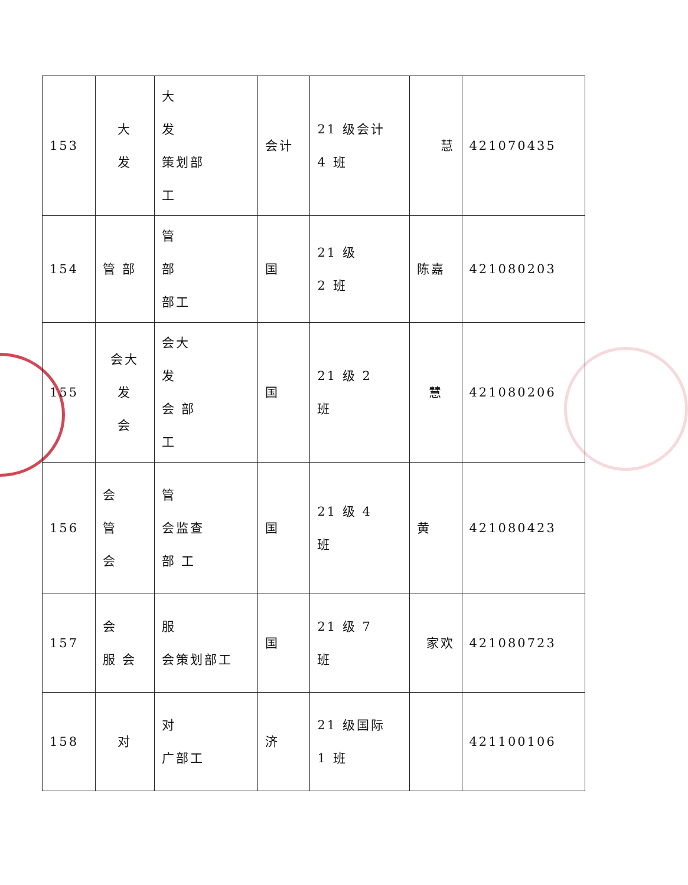| 153 | 大 发 | 大 发 策划部 工 | 会计 | 21 级会计 4 班 | 慧 | 421070435 |
| 154 | 管 部 | 管 部 部工 | 国 | 21 级 2 班 | 陈嘉 | 421080203 |
| 155 | 会大 发 会 | 会大 发 会 部 工 | 国 | 21 级 2 班 | 慧 | 421080206 |
| 156 | 会 管 会 | 管 会监查 部 工 | 国 | 21 级 4 班 | 黄 | 421080423 |
| 157 | 会 服 会 | 服 会策划部工 | 国 | 21 级 7 班 | 家欢 | 421080723 |
| 158 | 对 | 对 广部工 | 济 | 21 级国际 1 班 | | 421100106 |